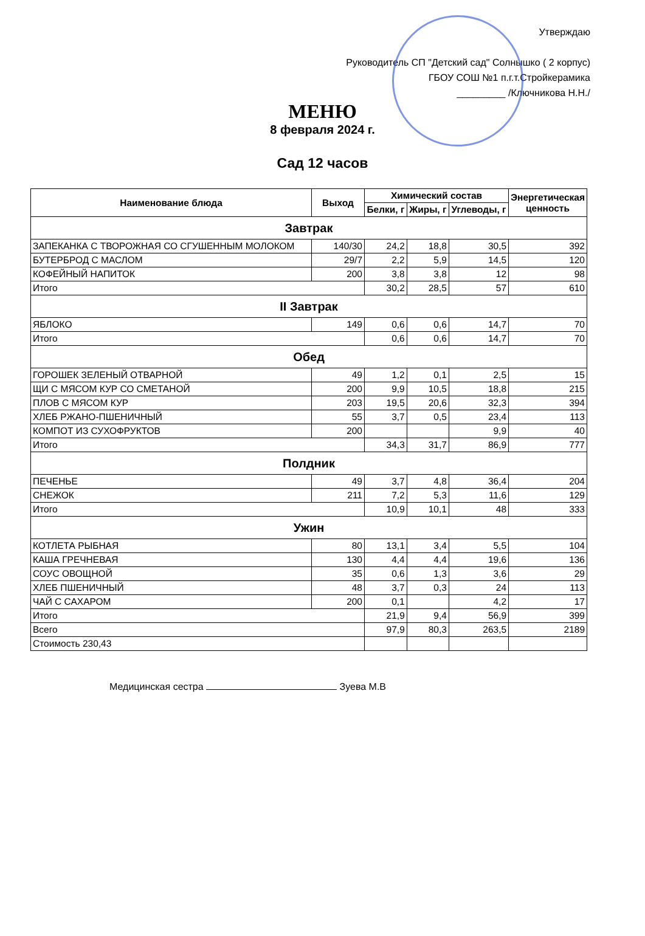Утверждаю
Руководитель СП "Детский сад" Солнышко ( 2 корпус)
ГБОУ СОШ №1 п.г.т.Стройкерамика
_________ /Ключникова Н.Н./
МЕНЮ
8 февраля 2024 г.
Сад 12 часов
| Наименование блюда | Выход | Химический состав | | | Энергетическая ценность |
| --- | --- | --- | --- | --- | --- |
| | | Белки, г | Жиры, г | Углеводы, г | |
| Завтрак | | | | | |
| ЗАПЕКАНКА С ТВОРОЖНАЯ СО СГУШЕННЫМ МОЛОКОМ | 140/30 | 24,2 | 18,8 | 30,5 | 392 |
| БУТЕРБРОД С МАСЛОМ | 29/7 | 2,2 | 5,9 | 14,5 | 120 |
| КОФЕЙНЫЙ НАПИТОК | 200 | 3,8 | 3,8 | 12 | 98 |
| Итого | | 30,2 | 28,5 | 57 | 610 |
| II Завтрак | | | | | |
| ЯБЛОКО | 149 | 0,6 | 0,6 | 14,7 | 70 |
| Итого | | 0,6 | 0,6 | 14,7 | 70 |
| Обед | | | | | |
| ГОРОШЕК ЗЕЛЕНЫЙ ОТВАРНОЙ | 49 | 1,2 | 0,1 | 2,5 | 15 |
| ЩИ С МЯСОМ КУР СО СМЕТАНОЙ | 200 | 9,9 | 10,5 | 18,8 | 215 |
| ПЛОВ С МЯСОМ КУР | 203 | 19,5 | 20,6 | 32,3 | 394 |
| ХЛЕБ РЖАНО-ПШЕНИЧНЫЙ | 55 | 3,7 | 0,5 | 23,4 | 113 |
| КОМПОТ ИЗ СУХОФРУКТОВ | 200 | | | 9,9 | 40 |
| Итого | | 34,3 | 31,7 | 86,9 | 777 |
| Полдник | | | | | |
| ПЕЧЕНЬЕ | 49 | 3,7 | 4,8 | 36,4 | 204 |
| СНЕЖОК | 211 | 7,2 | 5,3 | 11,6 | 129 |
| Итого | | 10,9 | 10,1 | 48 | 333 |
| Ужин | | | | | |
| КОТЛЕТА РЫБНАЯ | 80 | 13,1 | 3,4 | 5,5 | 104 |
| КАША ГРЕЧНЕВАЯ | 130 | 4,4 | 4,4 | 19,6 | 136 |
| СОУС ОВОЩНОЙ | 35 | 0,6 | 1,3 | 3,6 | 29 |
| ХЛЕБ ПШЕНИЧНЫЙ | 48 | 3,7 | 0,3 | 24 | 113 |
| ЧАЙ С САХАРОМ | 200 | 0,1 | | 4,2 | 17 |
| Итого | | 21,9 | 9,4 | 56,9 | 399 |
| Всего | | 97,9 | 80,3 | 263,5 | 2189 |
| Стоимость 230,43 | | | | | |
Медицинская сестра Зуева М.В